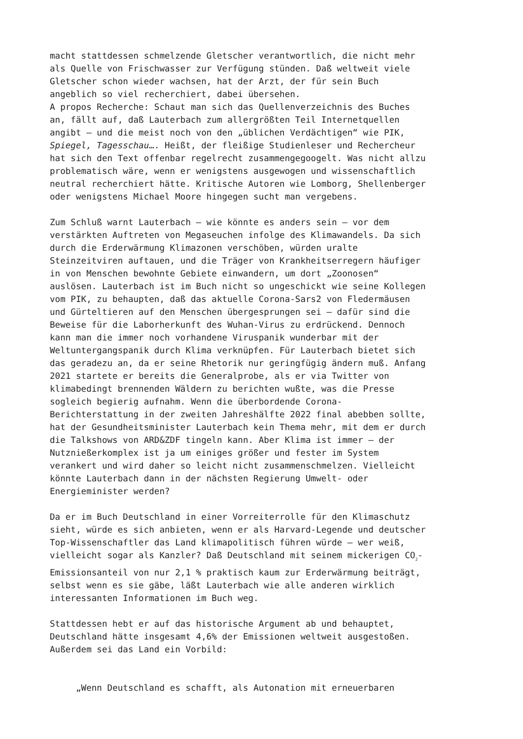macht stattdessen schmelzende Gletscher verantwortlich, die nicht mehr als Quelle von Frischwasser zur Verfügung stünden. Daß weltweit viele Gletscher schon wieder wachsen, hat der Arzt, der für sein Buch angeblich so viel recherchiert, dabei übersehen.
A propos Recherche: Schaut man sich das Quellenverzeichnis des Buches an, fällt auf, daß Lauterbach zum allergrößten Teil Internetquellen angibt – und die meist noch von den „üblichen Verdächtigen“ wie PIK, Spiegel, Tagesschau…. Heißt, der fleißige Studienleser und Rechercheur hat sich den Text offenbar regelrecht zusammengegoogelt. Was nicht allzu problematisch wäre, wenn er wenigstens ausgewogen und wissenschaftlich neutral recherchiert hätte. Kritische Autoren wie Lomborg, Shellenberger oder wenigstens Michael Moore hingegen sucht man vergebens.
Zum Schluß warnt Lauterbach – wie könnte es anders sein – vor dem verstärkten Auftreten von Megaseuchen infolge des Klimawandels. Da sich durch die Erderwärmung Klimazonen verschöben, würden uralte Steinzeitviren auftauen, und die Träger von Krankheitserregern häufiger in von Menschen bewohnte Gebiete einwandern, um dort „Zoonosen“ auslösen. Lauterbach ist im Buch nicht so ungeschickt wie seine Kollegen vom PIK, zu behaupten, daß das aktuelle Corona-Sars2 von Fledermäusen und Gürteltieren auf den Menschen übergesprungen sei – dafür sind die Beweise für die Laborherkunft des Wuhan-Virus zu erdrückend. Dennoch kann man die immer noch vorhandene Viruspanik wunderbar mit der Weltuntergangspanik durch Klima verknüpfen. Für Lauterbach bietet sich das geradezu an, da er seine Rhetorik nur geringfügig ändern muß. Anfang 2021 startete er bereits die Generalprobe, als er via Twitter von klimabedingt brennenden Wäldern zu berichten wußte, was die Presse sogleich begierig aufnahm. Wenn die überbordende Corona- Berichterstattung in der zweiten Jahreshälfte 2022 final abebben sollte, hat der Gesundheitsminister Lauterbach kein Thema mehr, mit dem er durch die Talkshows von ARD&ZDF tingeln kann. Aber Klima ist immer – der Nutznießerkomplex ist ja um einiges größer und fester im System verankert und wird daher so leicht nicht zusammenschmelzen. Vielleicht könnte Lauterbach dann in der nächsten Regierung Umwelt- oder Energieminister werden?
Da er im Buch Deutschland in einer Vorreiterrolle für den Klimaschutz sieht, würde es sich anbieten, wenn er als Harvard-Legende und deutscher Top-Wissenschaftler das Land klimapolitisch führen würde – wer weiß, vielleicht sogar als Kanzler? Daß Deutschland mit seinem mickerigen CO<sub>2</sub>- Emissionsanteil von nur 2,1 % praktisch kaum zur Erderwärmung beiträgt, selbst wenn es sie gäbe, läßt Lauterbach wie alle anderen wirklich interessanten Informationen im Buch weg.
Stattdessen hebt er auf das historische Argument ab und behauptet, Deutschland hätte insgesamt 4,6% der Emissionen weltweit ausgestoßen. Außerdem sei das Land ein Vorbild:
„Wenn Deutschland es schafft, als Autonation mit erneuerbaren